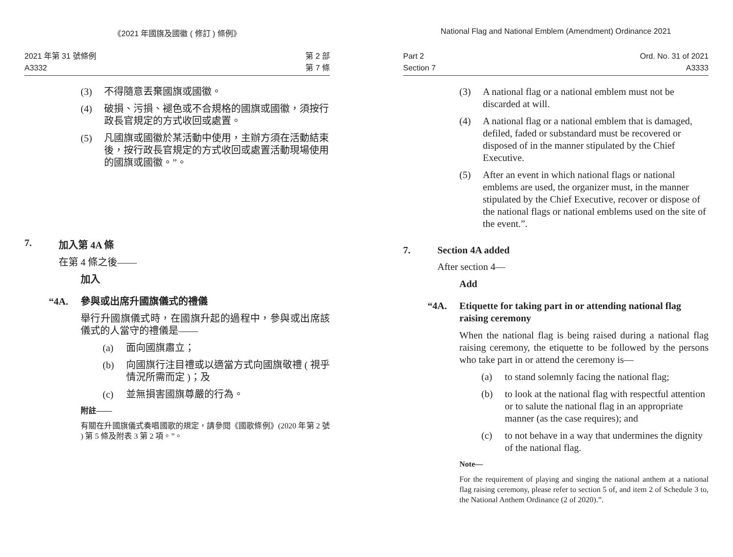《2021 年國旗及國徽 ( 修訂 ) 條例》
2021 年第 31 號條例
A3332
第 2 部
第 7 條
(3) 不得隨意丟棄國旗或國徽。
(4) 破損、污損、褪色或不合規格的國旗或國徽，須按行政長官規定的方式收回或處置。
(5) 凡國旗或國徽於某活動中使用，主辦方須在活動結束後，按行政長官規定的方式收回或處置活動現場使用的國旗或國徽。”。
7. 加入第 4A 條
在第 4 條之後——
加入
“4A. 參與或出席升國旗儀式的禮儀
舉行升國旗儀式時，在國旗升起的過程中，參與或出席該儀式的人當守的禮儀是——
(a) 面向國旗肅立；
(b) 向國旗行注目禮或以適當方式向國旗敬禮 ( 視乎情況所需而定 )；及
(c) 並無損害國旗尊嚴的行為。
附註——
有關在升國旗儀式奏唱國歌的規定，請參閱《國歌條例》(2020 年第 2 號 ) 第 5 條及附表 3 第 2 項。”。
National Flag and National Emblem (Amendment) Ordinance 2021
Part 2
Section 7
Ord. No. 31 of 2021
A3333
(3) A national flag or a national emblem must not be discarded at will.
(4) A national flag or a national emblem that is damaged, defiled, faded or substandard must be recovered or disposed of in the manner stipulated by the Chief Executive.
(5) After an event in which national flags or national emblems are used, the organizer must, in the manner stipulated by the Chief Executive, recover or dispose of the national flags or national emblems used on the site of the event.”.
7. Section 4A added
After section 4—
Add
“4A. Etiquette for taking part in or attending national flag raising ceremony
When the national flag is being raised during a national flag raising ceremony, the etiquette to be followed by the persons who take part in or attend the ceremony is—
(a) to stand solemnly facing the national flag;
(b) to look at the national flag with respectful attention or to salute the national flag in an appropriate manner (as the case requires); and
(c) to not behave in a way that undermines the dignity of the national flag.
Note—
For the requirement of playing and singing the national anthem at a national flag raising ceremony, please refer to section 5 of, and item 2 of Schedule 3 to, the National Anthem Ordinance (2 of 2020).”.